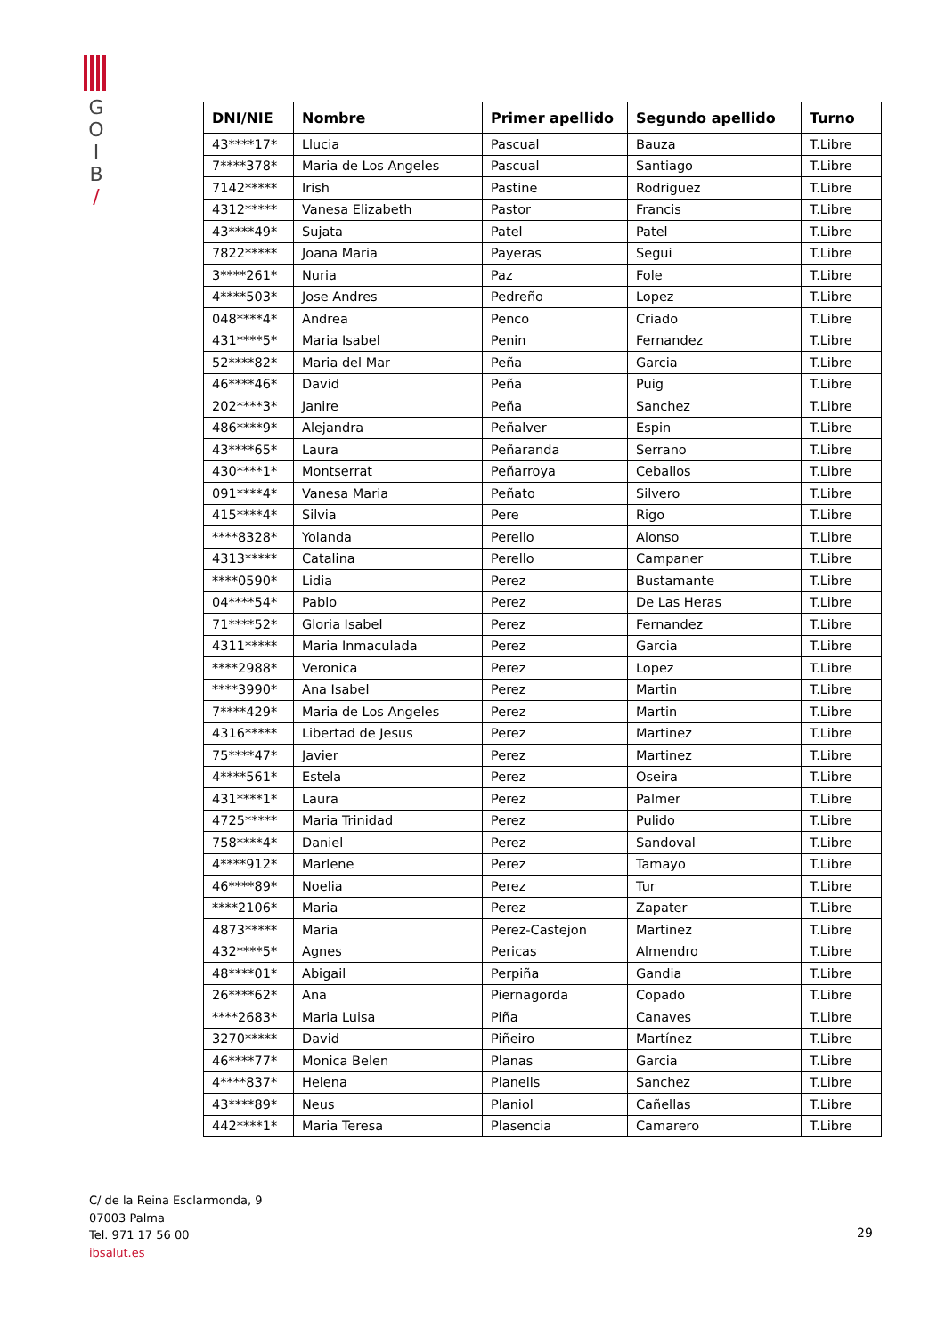G
O
I
B
/
| DNI/NIE | Nombre | Primer apellido | Segundo apellido | Turno |
| --- | --- | --- | --- | --- |
| 43****17* | Llucia | Pascual | Bauza | T.Libre |
| 7****378* | Maria de Los Angeles | Pascual | Santiago | T.Libre |
| 7142***** | Irish | Pastine | Rodriguez | T.Libre |
| 4312***** | Vanesa Elizabeth | Pastor | Francis | T.Libre |
| 43****49* | Sujata | Patel | Patel | T.Libre |
| 7822***** | Joana Maria | Payeras | Segui | T.Libre |
| 3****261* | Nuria | Paz | Fole | T.Libre |
| 4****503* | Jose Andres | Pedreño | Lopez | T.Libre |
| 048****4* | Andrea | Penco | Criado | T.Libre |
| 431****5* | Maria Isabel | Penin | Fernandez | T.Libre |
| 52****82* | Maria del Mar | Peña | Garcia | T.Libre |
| 46****46* | David | Peña | Puig | T.Libre |
| 202****3* | Janire | Peña | Sanchez | T.Libre |
| 486****9* | Alejandra | Peñalver | Espin | T.Libre |
| 43****65* | Laura | Peñaranda | Serrano | T.Libre |
| 430****1* | Montserrat | Peñarroya | Ceballos | T.Libre |
| 091****4* | Vanesa Maria | Peñato | Silvero | T.Libre |
| 415****4* | Silvia | Pere | Rigo | T.Libre |
| ****8328* | Yolanda | Perello | Alonso | T.Libre |
| 4313***** | Catalina | Perello | Campaner | T.Libre |
| ****0590* | Lidia | Perez | Bustamante | T.Libre |
| 04****54* | Pablo | Perez | De Las Heras | T.Libre |
| 71****52* | Gloria Isabel | Perez | Fernandez | T.Libre |
| 4311***** | Maria Inmaculada | Perez | Garcia | T.Libre |
| ****2988* | Veronica | Perez | Lopez | T.Libre |
| ****3990* | Ana Isabel | Perez | Martin | T.Libre |
| 7****429* | Maria de Los Angeles | Perez | Martin | T.Libre |
| 4316***** | Libertad de Jesus | Perez | Martinez | T.Libre |
| 75****47* | Javier | Perez | Martinez | T.Libre |
| 4****561* | Estela | Perez | Oseira | T.Libre |
| 431****1* | Laura | Perez | Palmer | T.Libre |
| 4725***** | Maria Trinidad | Perez | Pulido | T.Libre |
| 758****4* | Daniel | Perez | Sandoval | T.Libre |
| 4****912* | Marlene | Perez | Tamayo | T.Libre |
| 46****89* | Noelia | Perez | Tur | T.Libre |
| ****2106* | Maria | Perez | Zapater | T.Libre |
| 4873***** | Maria | Perez-Castejon | Martinez | T.Libre |
| 432****5* | Agnes | Pericas | Almendro | T.Libre |
| 48****01* | Abigail | Perpiña | Gandia | T.Libre |
| 26****62* | Ana | Piernagorda | Copado | T.Libre |
| ****2683* | Maria Luisa | Piña | Canaves | T.Libre |
| 3270***** | David | Piñeiro | Martínez | T.Libre |
| 46****77* | Monica Belen | Planas | Garcia | T.Libre |
| 4****837* | Helena | Planells | Sanchez | T.Libre |
| 43****89* | Neus | Planiol | Cañellas | T.Libre |
| 442****1* | Maria Teresa | Plasencia | Camarero | T.Libre |
C/ de la Reina Esclarmonda, 9
07003 Palma
Tel. 971 17 56 00
ibsalut.es
29